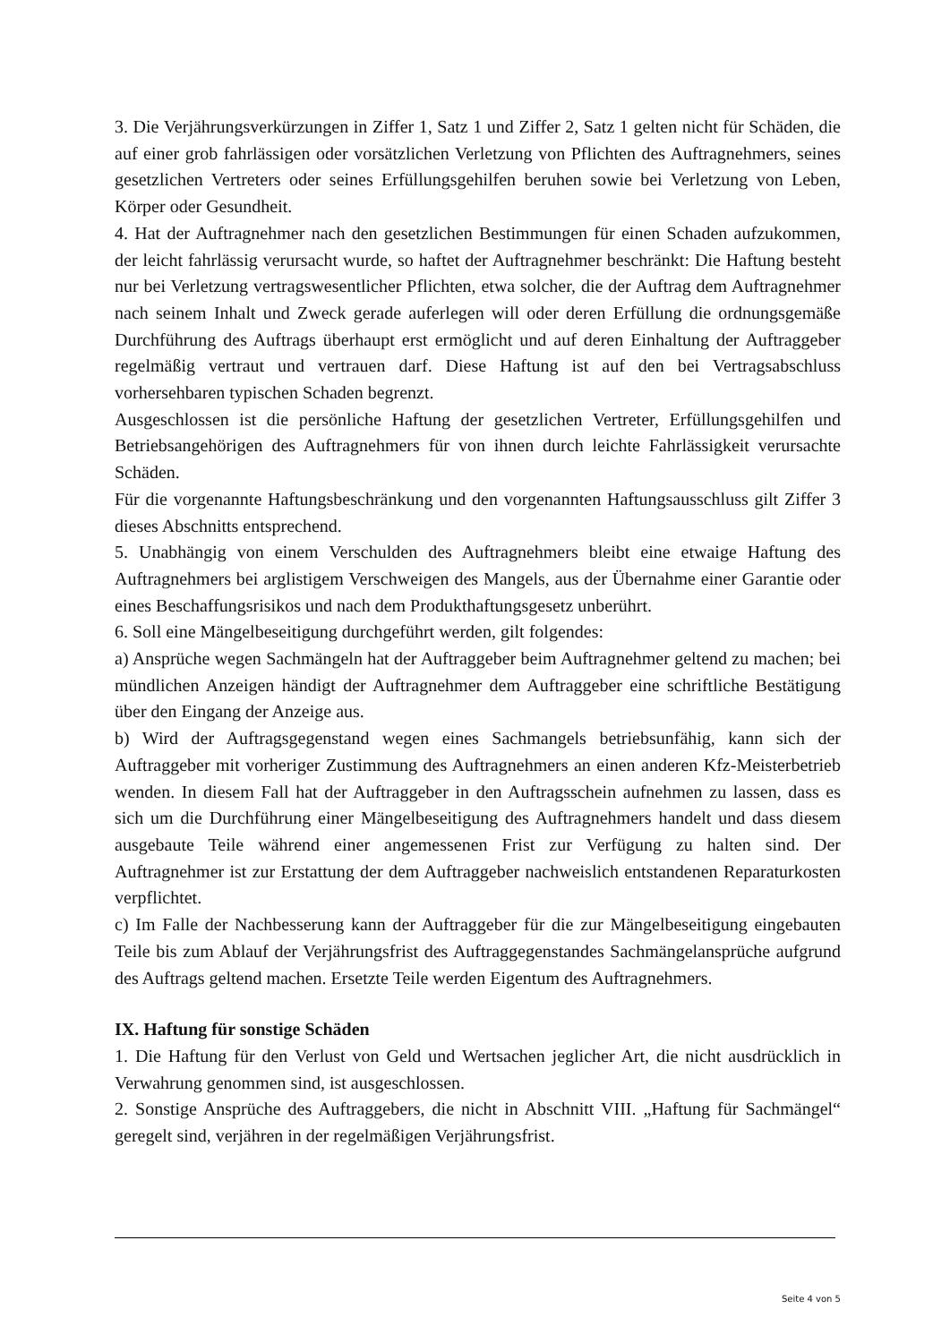3. Die Verjährungsverkürzungen in Ziffer 1, Satz 1 und Ziffer 2, Satz 1 gelten nicht für Schäden, die auf einer grob fahrlässigen oder vorsätzlichen Verletzung von Pflichten des Auftragnehmers, seines gesetzlichen Vertreters oder seines Erfüllungsgehilfen beruhen sowie bei Verletzung von Leben, Körper oder Gesundheit.
4. Hat der Auftragnehmer nach den gesetzlichen Bestimmungen für einen Schaden aufzukommen, der leicht fahrlässig verursacht wurde, so haftet der Auftragnehmer beschränkt: Die Haftung besteht nur bei Verletzung vertragswesentlicher Pflichten, etwa solcher, die der Auftrag dem Auftragnehmer nach seinem Inhalt und Zweck gerade auferlegen will oder deren Erfüllung die ordnungsgemäße Durchführung des Auftrags überhaupt erst ermöglicht und auf deren Einhaltung der Auftraggeber regelmäßig vertraut und vertrauen darf. Diese Haftung ist auf den bei Vertragsabschluss vorhersehbaren typischen Schaden begrenzt.
Ausgeschlossen ist die persönliche Haftung der gesetzlichen Vertreter, Erfüllungsgehilfen und Betriebsangehörigen des Auftragnehmers für von ihnen durch leichte Fahrlässigkeit verursachte Schäden.
Für die vorgenannte Haftungsbeschränkung und den vorgenannten Haftungsausschluss gilt Ziffer 3 dieses Abschnitts entsprechend.
5. Unabhängig von einem Verschulden des Auftragnehmers bleibt eine etwaige Haftung des Auftragnehmers bei arglistigem Verschweigen des Mangels, aus der Übernahme einer Garantie oder eines Beschaffungsrisikos und nach dem Produkthaftungsgesetz unberührt.
6. Soll eine Mängelbeseitigung durchgeführt werden, gilt folgendes:
a) Ansprüche wegen Sachmängeln hat der Auftraggeber beim Auftragnehmer geltend zu machen; bei mündlichen Anzeigen händigt der Auftragnehmer dem Auftraggeber eine schriftliche Bestätigung über den Eingang der Anzeige aus.
b) Wird der Auftragsgegenstand wegen eines Sachmangels betriebsunfähig, kann sich der Auftraggeber mit vorheriger Zustimmung des Auftragnehmers an einen anderen Kfz-Meisterbetrieb wenden. In diesem Fall hat der Auftraggeber in den Auftragsschein aufnehmen zu lassen, dass es sich um die Durchführung einer Mängelbeseitigung des Auftragnehmers handelt und dass diesem ausgebaute Teile während einer angemessenen Frist zur Verfügung zu halten sind. Der Auftragnehmer ist zur Erstattung der dem Auftraggeber nachweislich entstandenen Reparaturkosten verpflichtet.
c) Im Falle der Nachbesserung kann der Auftraggeber für die zur Mängelbeseitigung eingebauten Teile bis zum Ablauf der Verjährungsfrist des Auftraggegenstandes Sachmängelansprüche aufgrund des Auftrags geltend machen. Ersetzte Teile werden Eigentum des Auftragnehmers.
IX. Haftung für sonstige Schäden
1. Die Haftung für den Verlust von Geld und Wertsachen jeglicher Art, die nicht ausdrücklich in Verwahrung genommen sind, ist ausgeschlossen.
2. Sonstige Ansprüche des Auftraggebers, die nicht in Abschnitt VIII. „Haftung für Sachmängel“ geregelt sind, verjähren in der regelmäßigen Verjährungsfrist.
Seite 4 von 5